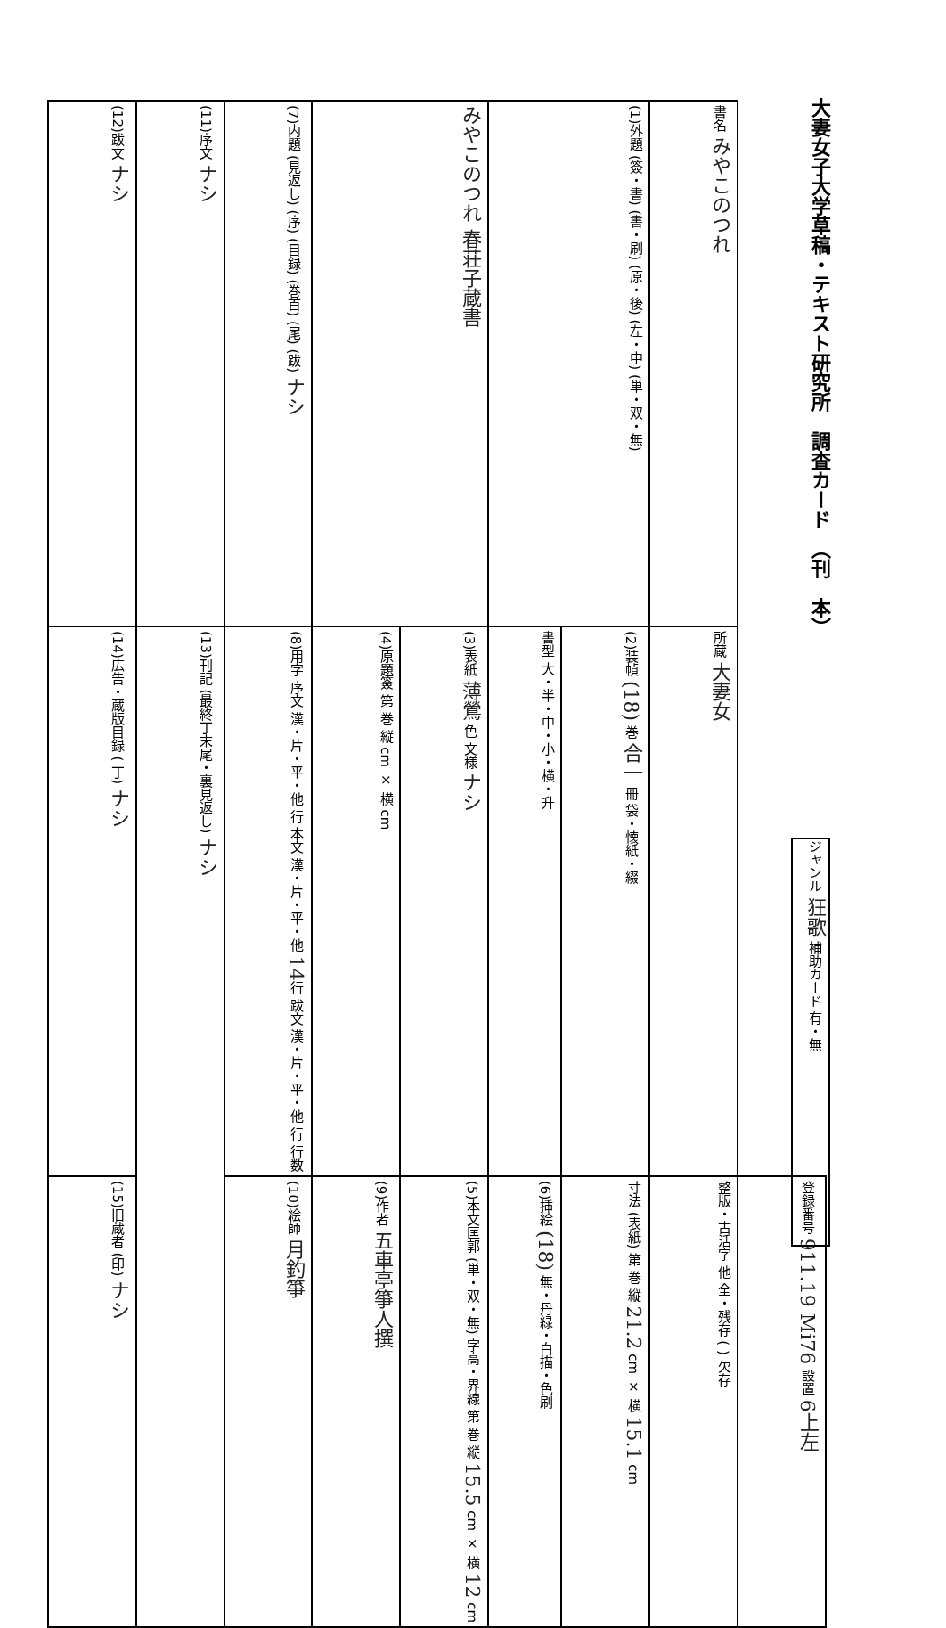大妻女子大学草稿・テキスト研究所　調査カード　（刊　本）
| (12)跋文 ナシ | (11)序文 ナシ | (7)内題 (見返し) (序) (目録) (巻首) (尾) (跋) ナシ | みやこのつれ 春荘子蔵書 | | (1)外題 (簽・書) (書・刷) (原・後) (左・中) (単・双・無) | | 書名 みやこのつれ | |
| (14)広告・蔵版目録 ( 丁) ナシ | (13)刊記 (最終丁末尾・裏見返し) ナシ | (8)用字 序文 漢・片・平・他 行 本文 漢・片・平・他 14 行 跋文 漢・片・平・他 行 行数 | (4)原題簽 第 巻 縦 cm × 横 cm | (3)表紙 薄鶯 色 文様 ナシ | 書型 大・半・中・小・横・升 | (2)装幀 (18) 巻 合一 冊 袋・懐紙・綴 | 所蔵 大妻女 | |
| (15)旧蔵者 (印) ナシ | | (10)絵師 月釣箏 | (9)作者 五車亭箏人撰 | (5)本文匡郭 (単・双・無) 字高・界線 第 巻 縦 15.5 cm × 横 12 cm | (6)挿絵 (18) 無・丹緑・白描・色刷 | 寸法 (表紙) 第 巻 縦 21.2 cm × 横 15.1 cm | 整版・古活字 他 全・残存 ( ) 欠存 | 登録番号 911.19 Mi76 設置 6上左 |
ジャンル 狂歌 補助カード 有・無